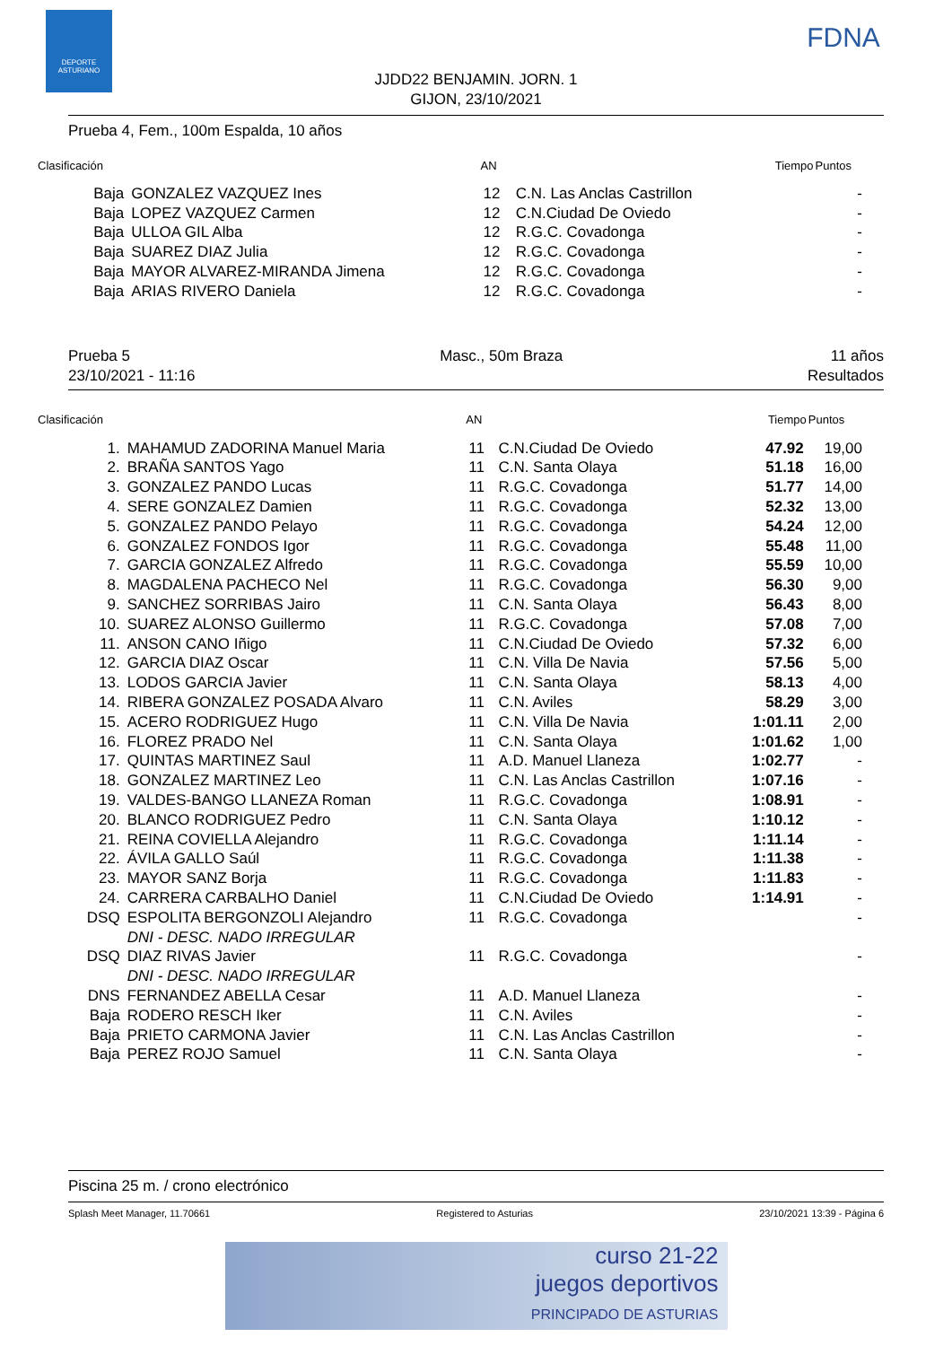DEPORTE ASTURIANO
FDNA
JJDD22 BENJAMIN. JORN. 1
GIJON, 23/10/2021
Prueba 4, Fem., 100m Espalda, 10 años
| Clasificación | | AN | | Tiempo | Puntos |
| --- | --- | --- | --- | --- | --- |
| Baja | GONZALEZ VAZQUEZ Ines | 12 | C.N. Las Anclas Castrillon | | - |
| Baja | LOPEZ VAZQUEZ Carmen | 12 | C.N.Ciudad De Oviedo | | - |
| Baja | ULLOA GIL Alba | 12 | R.G.C. Covadonga | | - |
| Baja | SUAREZ DIAZ Julia | 12 | R.G.C. Covadonga | | - |
| Baja | MAYOR ALVAREZ-MIRANDA Jimena | 12 | R.G.C. Covadonga | | - |
| Baja | ARIAS RIVERO Daniela | 12 | R.G.C. Covadonga | | - |
Prueba 5
23/10/2021 - 11:16 Masc., 50m Braza 11 años
Resultados
| Clasificación | | AN | | Tiempo | Puntos |
| --- | --- | --- | --- | --- | --- |
| 1. | MAHAMUD ZADORINA Manuel Maria | 11 | C.N.Ciudad De Oviedo | 47.92 | 19,00 |
| 2. | BRAÑA SANTOS Yago | 11 | C.N. Santa Olaya | 51.18 | 16,00 |
| 3. | GONZALEZ PANDO Lucas | 11 | R.G.C. Covadonga | 51.77 | 14,00 |
| 4. | SERE GONZALEZ Damien | 11 | R.G.C. Covadonga | 52.32 | 13,00 |
| 5. | GONZALEZ PANDO Pelayo | 11 | R.G.C. Covadonga | 54.24 | 12,00 |
| 6. | GONZALEZ FONDOS Igor | 11 | R.G.C. Covadonga | 55.48 | 11,00 |
| 7. | GARCIA GONZALEZ Alfredo | 11 | R.G.C. Covadonga | 55.59 | 10,00 |
| 8. | MAGDALENA PACHECO Nel | 11 | R.G.C. Covadonga | 56.30 | 9,00 |
| 9. | SANCHEZ SORRIBAS Jairo | 11 | C.N. Santa Olaya | 56.43 | 8,00 |
| 10. | SUAREZ ALONSO Guillermo | 11 | R.G.C. Covadonga | 57.08 | 7,00 |
| 11. | ANSON CANO Iñigo | 11 | C.N.Ciudad De Oviedo | 57.32 | 6,00 |
| 12. | GARCIA DIAZ Oscar | 11 | C.N. Villa De Navia | 57.56 | 5,00 |
| 13. | LODOS GARCIA Javier | 11 | C.N. Santa Olaya | 58.13 | 4,00 |
| 14. | RIBERA GONZALEZ POSADA Alvaro | 11 | C.N. Aviles | 58.29 | 3,00 |
| 15. | ACERO RODRIGUEZ Hugo | 11 | C.N. Villa De Navia | 1:01.11 | 2,00 |
| 16. | FLOREZ PRADO Nel | 11 | C.N. Santa Olaya | 1:01.62 | 1,00 |
| 17. | QUINTAS MARTINEZ Saul | 11 | A.D. Manuel Llaneza | 1:02.77 | - |
| 18. | GONZALEZ MARTINEZ Leo | 11 | C.N. Las Anclas Castrillon | 1:07.16 | - |
| 19. | VALDES-BANGO LLANEZA Roman | 11 | R.G.C. Covadonga | 1:08.91 | - |
| 20. | BLANCO RODRIGUEZ Pedro | 11 | C.N. Santa Olaya | 1:10.12 | - |
| 21. | REINA COVIELLA Alejandro | 11 | R.G.C. Covadonga | 1:11.14 | - |
| 22. | ÁVILA GALLO Saúl | 11 | R.G.C. Covadonga | 1:11.38 | - |
| 23. | MAYOR SANZ Borja | 11 | R.G.C. Covadonga | 1:11.83 | - |
| 24. | CARRERA CARBALHO Daniel | 11 | C.N.Ciudad De Oviedo | 1:14.91 | - |
| DSQ | ESPOLITA BERGONZOLI Alejandro | 11 | R.G.C. Covadonga | | - |
| | DNI - DESC. NADO IRREGULAR | | | | |
| DSQ | DIAZ RIVAS Javier | 11 | R.G.C. Covadonga | | - |
| | DNI - DESC. NADO IRREGULAR | | | | |
| DNS | FERNANDEZ ABELLA Cesar | 11 | A.D. Manuel Llaneza | | - |
| Baja | RODERO RESCH Iker | 11 | C.N. Aviles | | - |
| Baja | PRIETO CARMONA Javier | 11 | C.N. Las Anclas Castrillon | | - |
| Baja | PEREZ ROJO Samuel | 11 | C.N. Santa Olaya | | - |
Piscina 25 m. / crono electrónico
Splash Meet Manager, 11.70661 Registered to Asturias 23/10/2021 13:39 - Página 6
curso 21-22
juegos deportivos
PRINCIPADO DE ASTURIAS